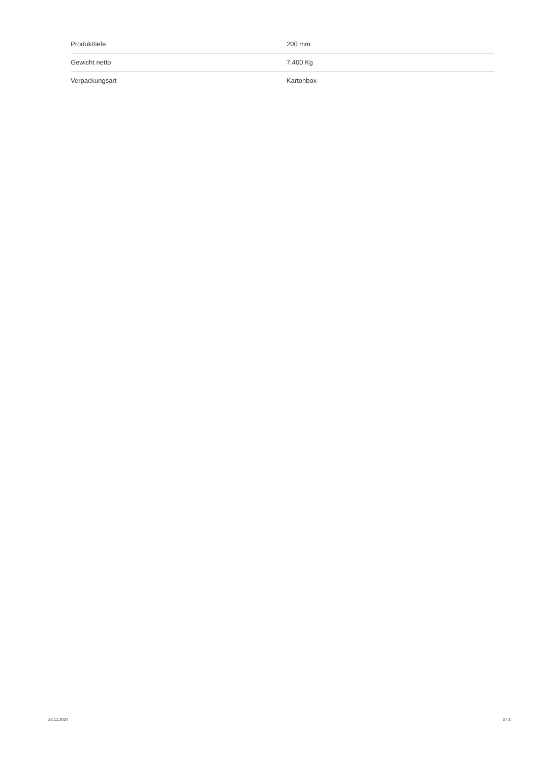| Produkttiefe | 200 mm |
| Gewicht netto | 7.400 Kg |
| Verpackungsart | Kartonbox |
22.11.2024 3 / 3